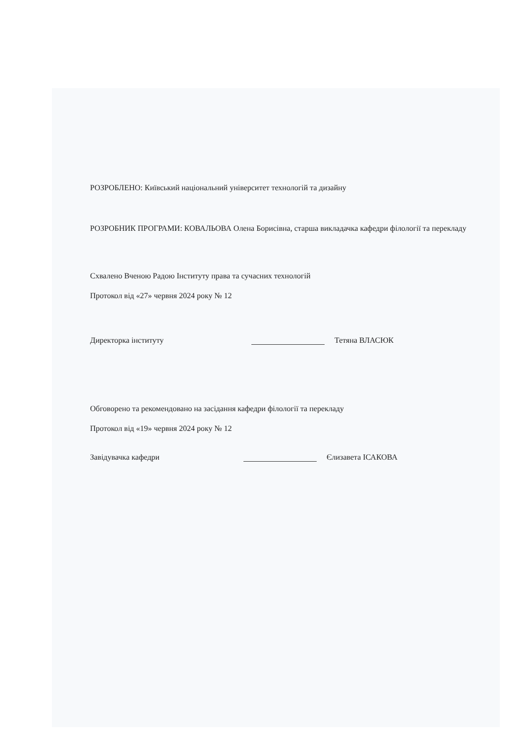РОЗРОБЛЕНО: Київський національний університет технологій та дизайну
РОЗРОБНИК ПРОГРАМИ: КОВАЛЬОВА Олена Борисівна, старша викладачка кафедри філології та перекладу
Схвалено Вченою Радою Інституту права та сучасних технологій
Протокол від «27» червня 2024 року № 12
Директорка інституту Тетяна ВЛАСЮК
Обговорено та рекомендовано на засідання кафедри філології та перекладу
Протокол від «19» червня 2024 року № 12
Завідувачка кафедри Єлизавета ІСАКОВА